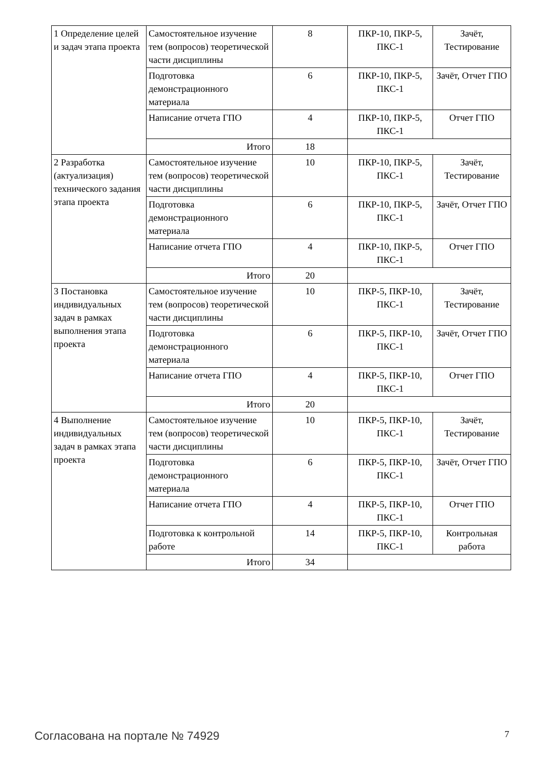| 1 Определение целей и задач этапа проекта | Самостоятельное изучение тем (вопросов) теоретической части дисциплины | 8 | ПКР-10, ПКР-5, ПКС-1 | Зачёт, Тестирование |
| | Подготовка демонстрационного материала | 6 | ПКР-10, ПКР-5, ПКС-1 | Зачёт, Отчет ГПО |
| | Написание отчета ГПО | 4 | ПКР-10, ПКР-5, ПКС-1 | Отчет ГПО |
| | Итого | 18 | | |
| 2 Разработка (актуализация) технического задания этапа проекта | Самостоятельное изучение тем (вопросов) теоретической части дисциплины | 10 | ПКР-10, ПКР-5, ПКС-1 | Зачёт, Тестирование |
| | Подготовка демонстрационного материала | 6 | ПКР-10, ПКР-5, ПКС-1 | Зачёт, Отчет ГПО |
| | Написание отчета ГПО | 4 | ПКР-10, ПКР-5, ПКС-1 | Отчет ГПО |
| | Итого | 20 | | |
| 3 Постановка индивидуальных задач в рамках выполнения этапа проекта | Самостоятельное изучение тем (вопросов) теоретической части дисциплины | 10 | ПКР-5, ПКР-10, ПКС-1 | Зачёт, Тестирование |
| | Подготовка демонстрационного материала | 6 | ПКР-5, ПКР-10, ПКС-1 | Зачёт, Отчет ГПО |
| | Написание отчета ГПО | 4 | ПКР-5, ПКР-10, ПКС-1 | Отчет ГПО |
| | Итого | 20 | | |
| 4 Выполнение индивидуальных задач в рамках этапа проекта | Самостоятельное изучение тем (вопросов) теоретической части дисциплины | 10 | ПКР-5, ПКР-10, ПКС-1 | Зачёт, Тестирование |
| | Подготовка демонстрационного материала | 6 | ПКР-5, ПКР-10, ПКС-1 | Зачёт, Отчет ГПО |
| | Написание отчета ГПО | 4 | ПКР-5, ПКР-10, ПКС-1 | Отчет ГПО |
| | Подготовка к контрольной работе | 14 | ПКР-5, ПКР-10, ПКС-1 | Контрольная работа |
| | Итого | 34 | | |
Согласована на портале № 74929 7